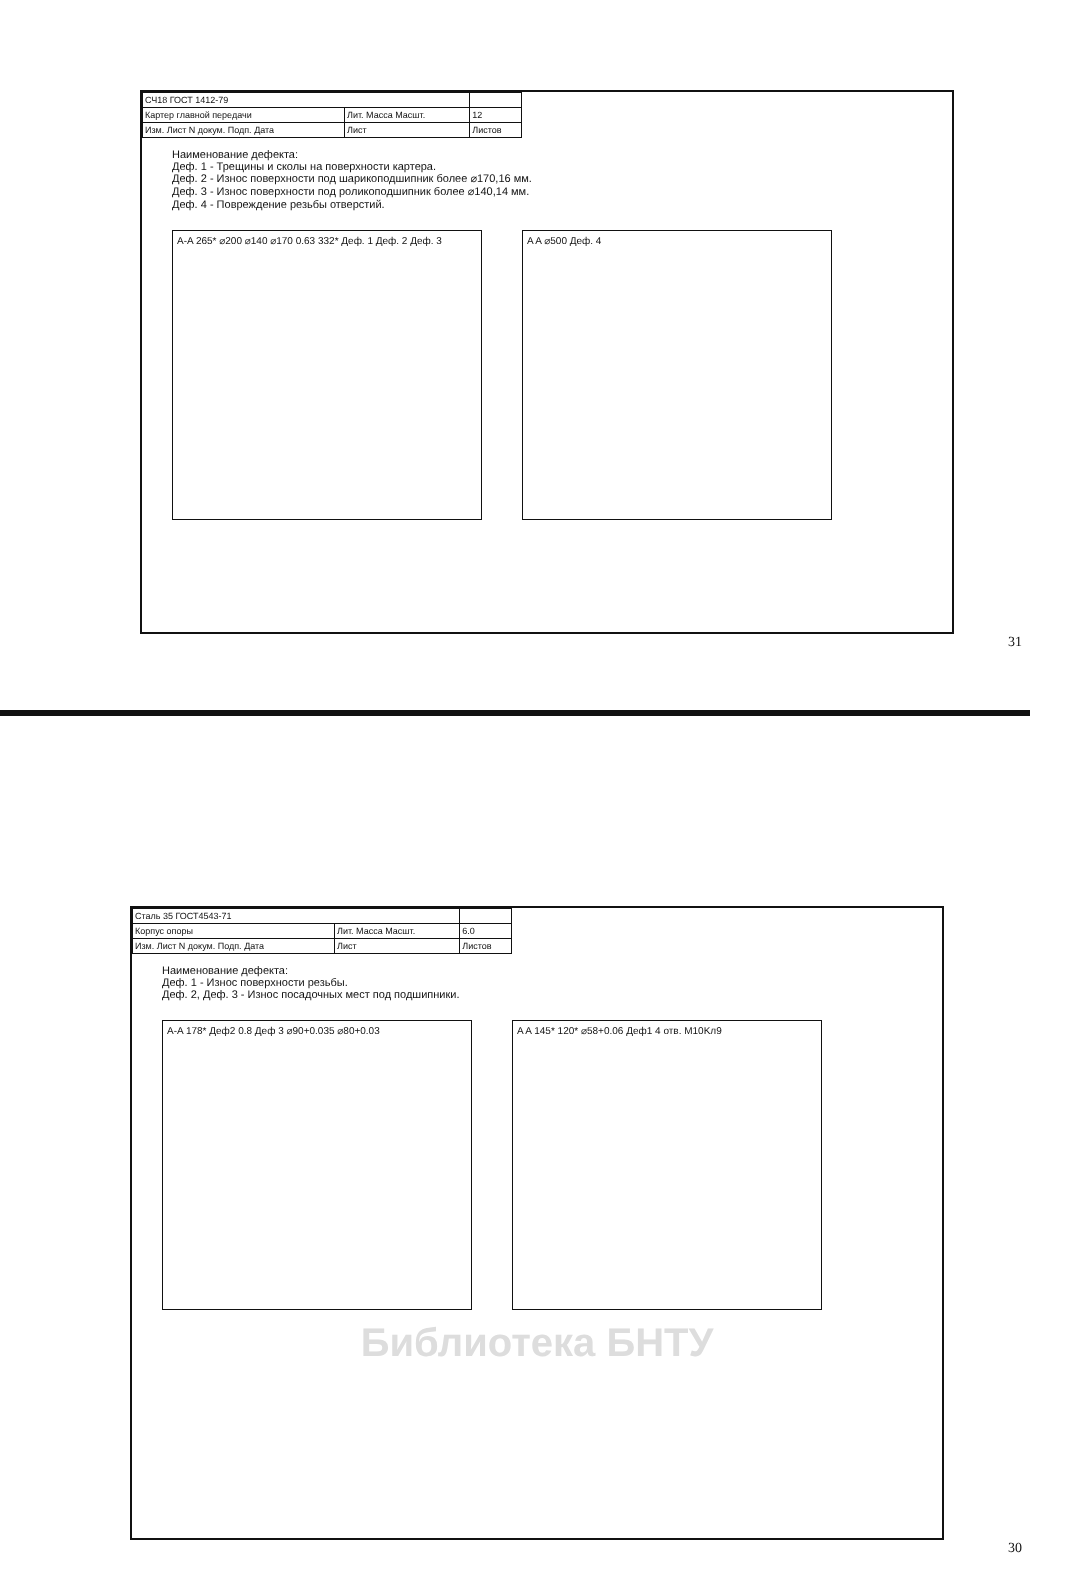| СЧ18 ГОСТ 1412-79 | | |
| Картер главной передачи | Лит. Масса Масшт. | 12 |
| Изм. Лист N докум. Подп. Дата | Лист | Листов |
Наименование дефекта:
Деф. 1 - Трещины и сколы на поверхности картера.
Деф. 2 - Износ поверхности под шарикоподшипник более ⌀170,16 мм.
Деф. 3 - Износ поверхности под роликоподшипник более ⌀140,14 мм.
Деф. 4 - Повреждение резьбы отверстий.
A-A 265* ⌀200 ⌀140 ⌀170 0.63 332* Деф. 1 Деф. 2 Деф. 3
A A ⌀500 Деф. 4
31
| Сталь 35 ГОСТ4543-71 | | |
| Корпус опоры | Лит. Масса Масшт. | 6.0 |
| Изм. Лист N докум. Подп. Дата | Лист | Листов |
Наименование дефекта:
Деф. 1 - Износ поверхности резьбы.
Деф. 2, Деф. 3 - Износ посадочных мест под подшипники.
A-A 178* Деф2 0.8 Деф 3 ⌀90+0.035 ⌀80+0.03 A A 145* 120* ⌀58+0.06 Деф1 4 отв. M10Kл9
Библиотека БНТУ
30